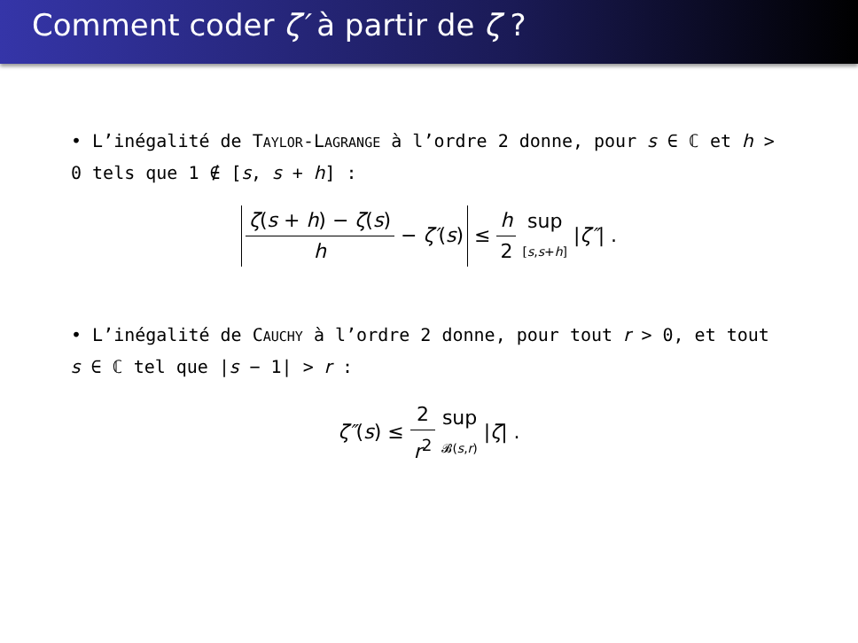Comment coder ζ′ à partir de ζ ?
• L’inégalité de TAYLOR-LAGRANGE à l’ordre 2 donne, pour s ∈ ℂ et h > 0 tels que 1 ∉ [s, s + h] :
ζ(s + h) − ζ(s) h − ζ′(s) ≤ h 2 sup [s,s+h] |ζ″| .
• L’inégalité de CAUCHY à l’ordre 2 donne, pour tout r > 0, et tout s ∈ ℂ tel que |s − 1| > r :
ζ″(s) ≤ 2 r<sup>2</sup> sup 𝓑(s,r) |ζ| .